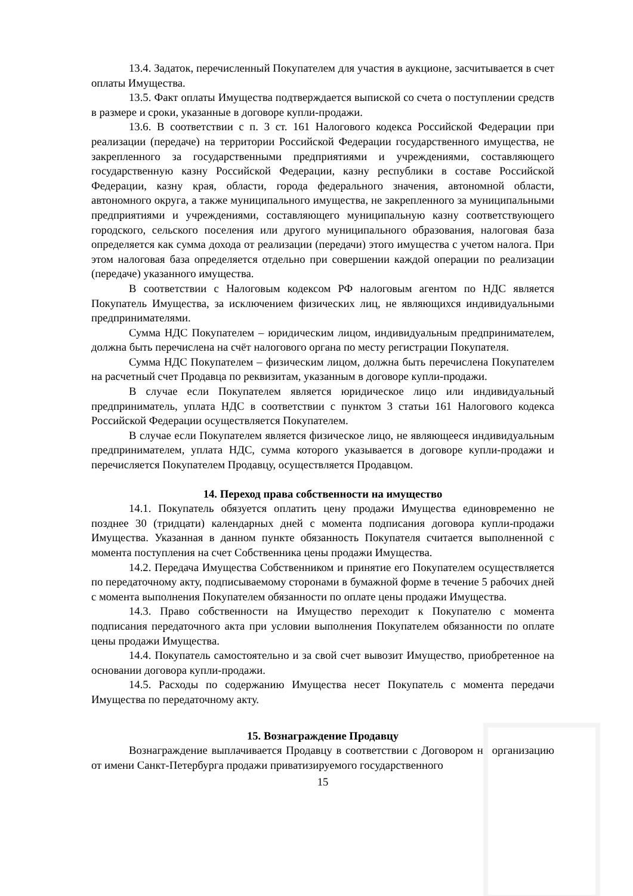13.4. Задаток, перечисленный Покупателем для участия в аукционе, засчитывается в счет оплаты Имущества.
13.5. Факт оплаты Имущества подтверждается выпиской со счета о поступлении средств в размере и сроки, указанные в договоре купли-продажи.
13.6. В соответствии с п. 3 ст. 161 Налогового кодекса Российской Федерации при реализации (передаче) на территории Российской Федерации государственного имущества, не закрепленного за государственными предприятиями и учреждениями, составляющего государственную казну Российской Федерации, казну республики в составе Российской Федерации, казну края, области, города федерального значения, автономной области, автономного округа, а также муниципального имущества, не закрепленного за муниципальными предприятиями и учреждениями, составляющего муниципальную казну соответствующего городского, сельского поселения или другого муниципального образования, налоговая база определяется как сумма дохода от реализации (передачи) этого имущества с учетом налога. При этом налоговая база определяется отдельно при совершении каждой операции по реализации (передаче) указанного имущества.
В соответствии с Налоговым кодексом РФ налоговым агентом по НДС является Покупатель Имущества, за исключением физических лиц, не являющихся индивидуальными предпринимателями.
Сумма НДС Покупателем – юридическим лицом, индивидуальным предпринимателем, должна быть перечислена на счёт налогового органа по месту регистрации Покупателя.
Сумма НДС Покупателем – физическим лицом, должна быть перечислена Покупателем на расчетный счет Продавца по реквизитам, указанным в договоре купли-продажи.
В случае если Покупателем является юридическое лицо или индивидуальный предприниматель, уплата НДС в соответствии с пунктом 3 статьи 161 Налогового кодекса Российской Федерации осуществляется Покупателем.
В случае если Покупателем является физическое лицо, не являющееся индивидуальным предпринимателем, уплата НДС, сумма которого указывается в договоре купли-продажи и перечисляется Покупателем Продавцу, осуществляется Продавцом.
14. Переход права собственности на имущество
14.1. Покупатель обязуется оплатить цену продажи Имущества единовременно не позднее 30 (тридцати) календарных дней с момента подписания договора купли-продажи Имущества. Указанная в данном пункте обязанность Покупателя считается выполненной с момента поступления на счет Собственника цены продажи Имущества.
14.2. Передача Имущества Собственником и принятие его Покупателем осуществляется по передаточному акту, подписываемому сторонами в бумажной форме в течение 5 рабочих дней с момента выполнения Покупателем обязанности по оплате цены продажи Имущества.
14.3. Право собственности на Имущество переходит к Покупателю с момента подписания передаточного акта при условии выполнения Покупателем обязанности по оплате цены продажи Имущества.
14.4. Покупатель самостоятельно и за свой счет вывозит Имущество, приобретенное на основании договора купли-продажи.
14.5. Расходы по содержанию Имущества несет Покупатель с момента передачи Имущества по передаточному акту.
15. Вознаграждение Продавцу
Вознаграждение выплачивается Продавцу в соответствии с Договором на организацию от имени Санкт-Петербурга продажи приватизируемого государственного
15